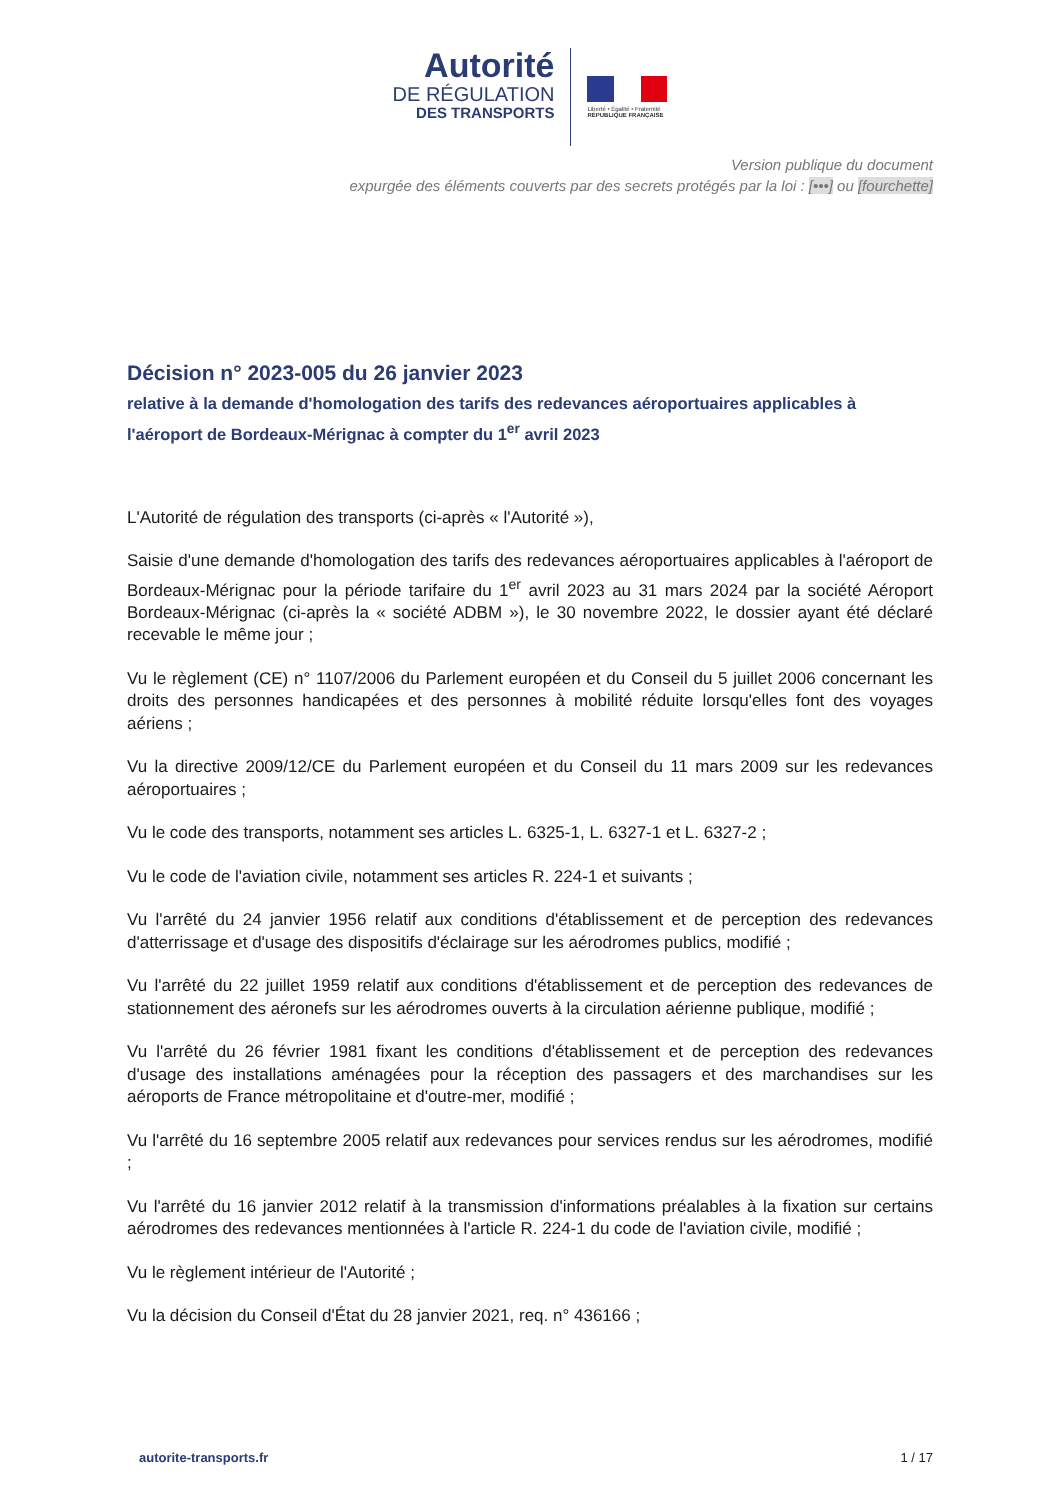Autorité
DE RÉGULATION
DES TRANSPORTS
Liberté • Égalité • Fraternité
RÉPUBLIQUE FRANÇAISE
Version publique du document
expurgée des éléments couverts par des secrets protégés par la loi : [•••] ou [fourchette]
Décision n° 2023-005 du 26 janvier 2023
relative à la demande d'homologation des tarifs des redevances aéroportuaires applicables à l'aéroport de Bordeaux-Mérignac à compter du 1<sup>er</sup> avril 2023
L'Autorité de régulation des transports (ci-après « l'Autorité »),
Saisie d'une demande d'homologation des tarifs des redevances aéroportuaires applicables à l'aéroport de Bordeaux-Mérignac pour la période tarifaire du 1<sup>er</sup> avril 2023 au 31 mars 2024 par la société Aéroport Bordeaux-Mérignac (ci-après la « société ADBM »), le 30 novembre 2022, le dossier ayant été déclaré recevable le même jour ;
Vu le règlement (CE) n° 1107/2006 du Parlement européen et du Conseil du 5 juillet 2006 concernant les droits des personnes handicapées et des personnes à mobilité réduite lorsqu'elles font des voyages aériens ;
Vu la directive 2009/12/CE du Parlement européen et du Conseil du 11 mars 2009 sur les redevances aéroportuaires ;
Vu le code des transports, notamment ses articles L. 6325-1, L. 6327-1 et L. 6327-2 ;
Vu le code de l'aviation civile, notamment ses articles R. 224-1 et suivants ;
Vu l'arrêté du 24 janvier 1956 relatif aux conditions d'établissement et de perception des redevances d'atterrissage et d'usage des dispositifs d'éclairage sur les aérodromes publics, modifié ;
Vu l'arrêté du 22 juillet 1959 relatif aux conditions d'établissement et de perception des redevances de stationnement des aéronefs sur les aérodromes ouverts à la circulation aérienne publique, modifié ;
Vu l'arrêté du 26 février 1981 fixant les conditions d'établissement et de perception des redevances d'usage des installations aménagées pour la réception des passagers et des marchandises sur les aéroports de France métropolitaine et d'outre-mer, modifié ;
Vu l'arrêté du 16 septembre 2005 relatif aux redevances pour services rendus sur les aérodromes, modifié ;
Vu l'arrêté du 16 janvier 2012 relatif à la transmission d'informations préalables à la fixation sur certains aérodromes des redevances mentionnées à l'article R. 224-1 du code de l'aviation civile, modifié ;
Vu le règlement intérieur de l'Autorité ;
Vu la décision du Conseil d'État du 28 janvier 2021, req. n° 436166 ;
autorite-transports.fr 1 / 17